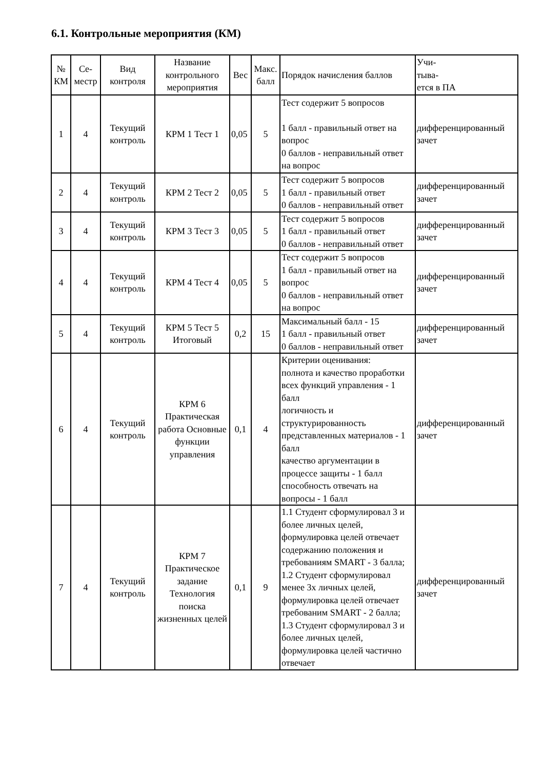6.1. Контрольные мероприятия (КМ)
| № КМ | Се-местр | Вид контроля | Название контрольного мероприятия | Вес | Макс. балл | Порядок начисления баллов | Учи- тыва- ется в ПА |
| --- | --- | --- | --- | --- | --- | --- | --- |
| 1 | 4 | Текущий контроль | КРМ 1 Тест 1 | 0,05 | 5 | Тест содержит 5 вопросов 1 балл - правильный ответ на вопрос 0 баллов - неправильный ответ на вопрос | дифференцированный зачет |
| 2 | 4 | Текущий контроль | КРМ 2 Тест 2 | 0,05 | 5 | Тест содержит 5 вопросов 1 балл - правильный ответ 0 баллов - неправильный ответ | дифференцированный зачет |
| 3 | 4 | Текущий контроль | КРМ 3 Тест 3 | 0,05 | 5 | Тест содержит 5 вопросов 1 балл - правильный ответ 0 баллов - неправильный ответ | дифференцированный зачет |
| 4 | 4 | Текущий контроль | КРМ 4 Тест 4 | 0,05 | 5 | Тест содержит 5 вопросов 1 балл - правильный ответ на вопрос 0 баллов - неправильный ответ на вопрос | дифференцированный зачет |
| 5 | 4 | Текущий контроль | КРМ 5 Тест 5 Итоговый | 0,2 | 15 | Максимальный балл - 15 1 балл - правильный ответ 0 баллов - неправильный ответ | дифференцированный зачет |
| 6 | 4 | Текущий контроль | КРМ 6 Практическая работа Основные функции управления | 0,1 | 4 | Критерии оценивания: полнота и качество проработки всех функций управления - 1 балл логичность и структурированность представленных материалов - 1 балл качество аргументации в процессе защиты - 1 балл способность отвечать на вопросы - 1 балл | дифференцированный зачет |
| 7 | 4 | Текущий контроль | КРМ 7 Практическое задание Технология поиска жизненных целей | 0,1 | 9 | 1.1 Студент сформулировал 3 и более личных целей, формулировка целей отвечает содержанию положения и требованиям SMART - 3 балла; 1.2 Студент сформулировал менее 3х личных целей, формулировка целей отвечает требованим SMART - 2 балла; 1.3 Студент сформулировал 3 и более личных целей, формулировка целей частично отвечает | дифференцированный зачет |